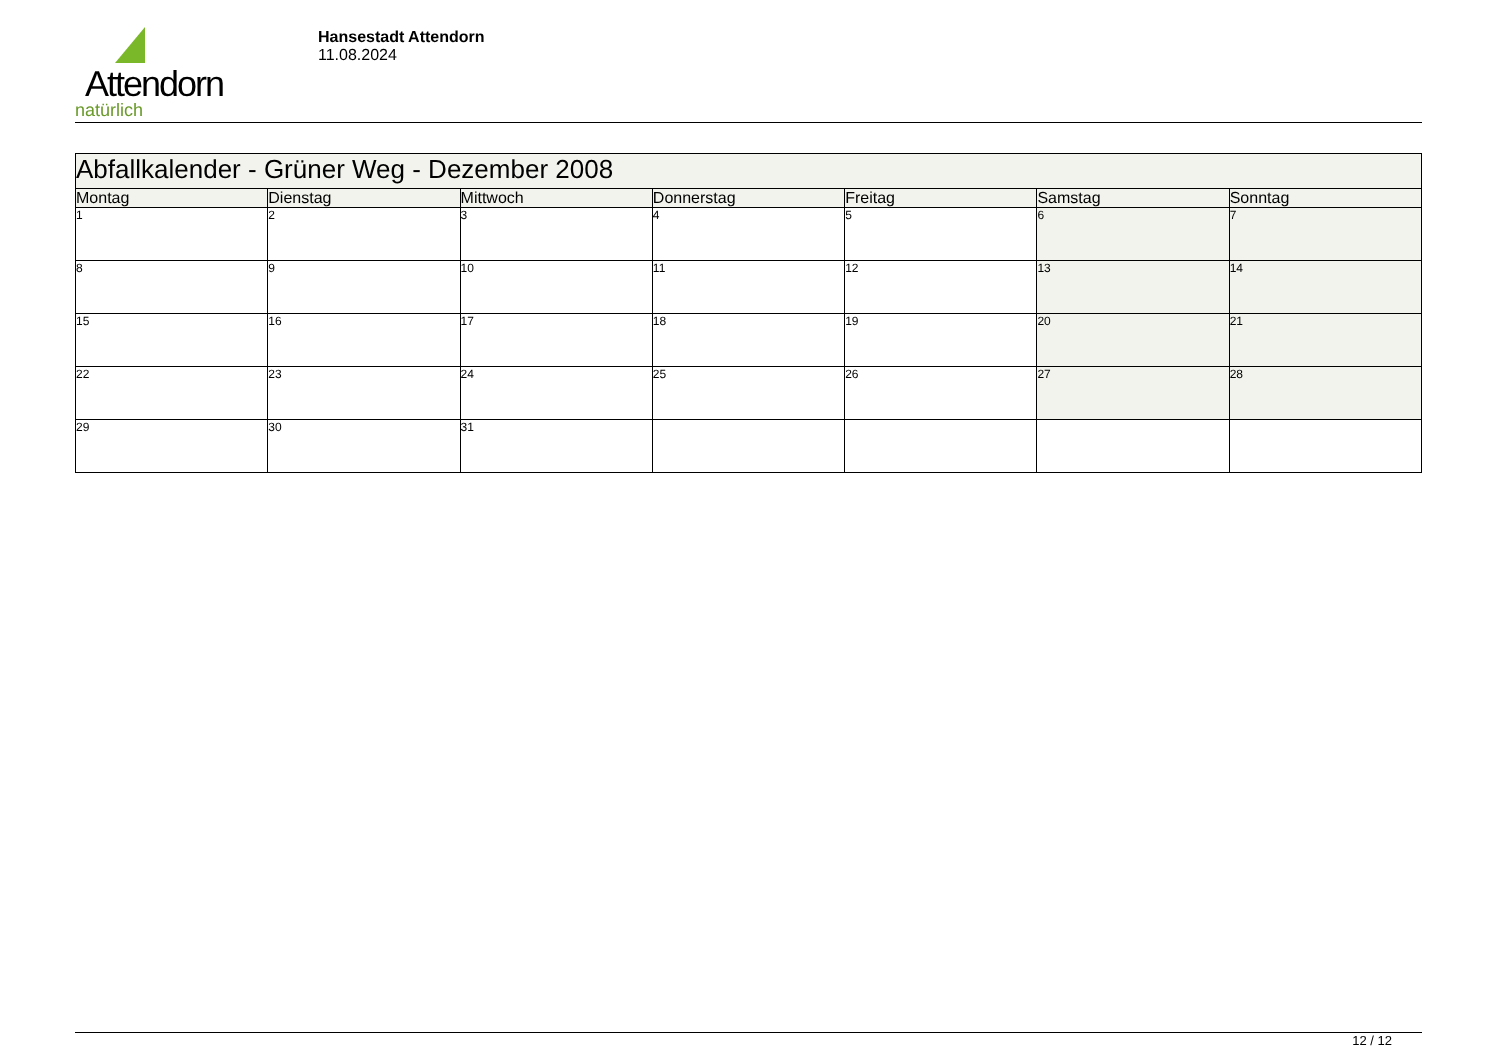Attendorn
natürlich
Hansestadt Attendorn
11.08.2024
| Abfallkalender - Grüner Weg - Dezember 2008 | | | | | | |
| Montag | Dienstag | Mittwoch | Donnerstag | Freitag | Samstag | Sonntag |
| 1 | 2 | 3 | 4 | 5 | 6 | 7 |
| 8 | 9 | 10 | 11 | 12 | 13 | 14 |
| 15 | 16 | 17 | 18 | 19 | 20 | 21 |
| 22 | 23 | 24 | 25 | 26 | 27 | 28 |
| 29 | 30 | 31 | | | | |
12 / 12